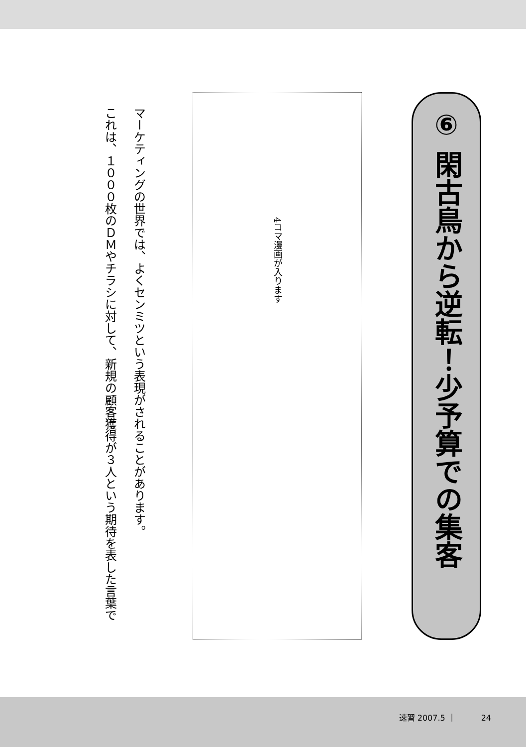⑥ 閑古鳥から逆転！少予算での集客
4コマ漫画が入ります
マーケティングの世界では、よくセンミツという表現がされることがあります。
これは、１０００枚のＤＭやチラシに対して、新規の顧客獲得が３人という期待を表した言葉で
速習 2007.5 ｜ 24